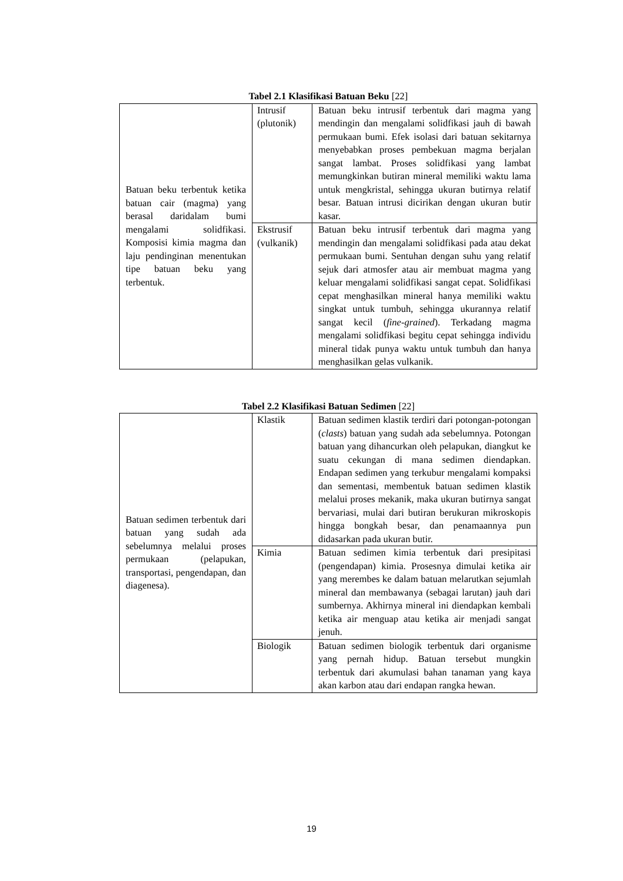Tabel 2.1 Klasifikasi Batuan Beku [22]
| Batuan beku terbentuk ketika batuan cair (magma) yang berasal daridalam bumi mengalami solidfikasi. Komposisi kimia magma dan laju pendinginan menentukan tipe batuan beku yang terbentuk. | Intrusif (plutonik) | Batuan beku intrusif terbentuk dari magma yang mendingin dan mengalami solidfikasi jauh di bawah permukaan bumi. Efek isolasi dari batuan sekitarnya menyebabkan proses pembekuan magma berjalan sangat lambat. Proses solidfikasi yang lambat memungkinkan butiran mineral memiliki waktu lama untuk mengkristal, sehingga ukuran butirnya relatif besar. Batuan intrusi dicirikan dengan ukuran butir kasar. |
| | Ekstrusif (vulkanik) | Batuan beku intrusif terbentuk dari magma yang mendingin dan mengalami solidfikasi pada atau dekat permukaan bumi. Sentuhan dengan suhu yang relatif sejuk dari atmosfer atau air membuat magma yang keluar mengalami solidfikasi sangat cepat. Solidfikasi cepat menghasilkan mineral hanya memiliki waktu singkat untuk tumbuh, sehingga ukurannya relatif sangat kecil ( fine-grained ). Terkadang magma mengalami solidfikasi begitu cepat sehingga individu mineral tidak punya waktu untuk tumbuh dan hanya menghasilkan gelas vulkanik. |
Tabel 2.2 Klasifikasi Batuan Sedimen [22]
| Batuan sedimen terbentuk dari batuan yang sudah ada sebelumnya melalui proses permukaan (pelapukan, transportasi, pengendapan, dan diagenesa). | Klastik | Batuan sedimen klastik terdiri dari potongan-potongan ( clasts ) batuan yang sudah ada sebelumnya. Potongan batuan yang dihancurkan oleh pelapukan, diangkut ke suatu cekungan di mana sedimen diendapkan. Endapan sedimen yang terkubur mengalami kompaksi dan sementasi, membentuk batuan sedimen klastik melalui proses mekanik, maka ukuran butirnya sangat bervariasi, mulai dari butiran berukuran mikroskopis hingga bongkah besar, dan penamaannya pun didasarkan pada ukuran butir. |
| | Kimia | Batuan sedimen kimia terbentuk dari presipitasi (pengendapan) kimia. Prosesnya dimulai ketika air yang merembes ke dalam batuan melarutkan sejumlah mineral dan membawanya (sebagai larutan) jauh dari sumbernya. Akhirnya mineral ini diendapkan kembali ketika air menguap atau ketika air menjadi sangat jenuh. |
| | Biologik | Batuan sedimen biologik terbentuk dari organisme yang pernah hidup. Batuan tersebut mungkin terbentuk dari akumulasi bahan tanaman yang kaya akan karbon atau dari endapan rangka hewan. |
19